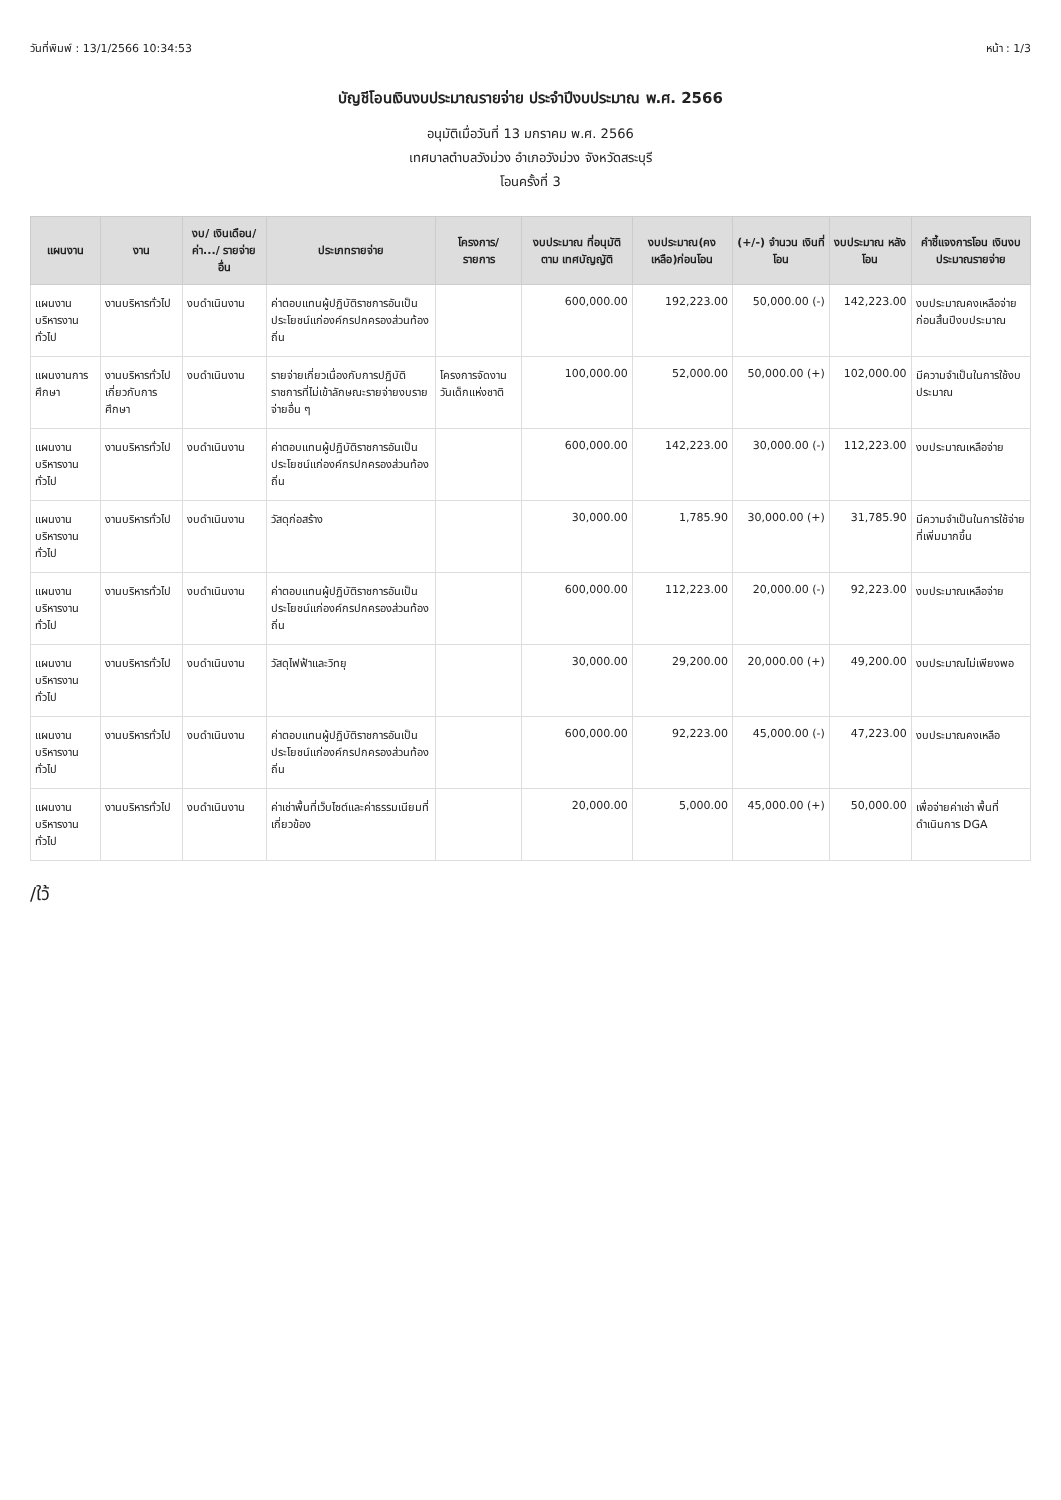วันที่พิมพ์ : 13/1/2566 10:34:53 หน้า : 1/3
บัญชีโอนเงินงบประมาณรายจ่าย ประจำปีงบประมาณ พ.ศ. 2566
อนุมัติเมื่อวันที่ 13 มกราคม พ.ศ. 2566
เทศบาลตำบลวังม่วง อำเภอวังม่วง จังหวัดสระบุรี
โอนครั้งที่ 3
| แผนงาน | งาน | งบ/ เงินเดือน/ ค่า.../ รายจ่ายอื่น | ประเภทรายจ่าย | โครงการ/ รายการ | งบประมาณ ที่อนุมัติตาม เทศบัญญัติ | งบประมาณ(คง เหลือ)ก่อนโอน | (+/-) จำนวน เงินที่โอน | งบประมาณ หลังโอน | คำชี้แจงการโอน เงินงบประมาณรายจ่าย |
| --- | --- | --- | --- | --- | --- | --- | --- | --- | --- |
| แผนงานบริหารงานทั่วไป | งานบริหารทั่วไป | งบดำเนินงาน | ค่าตอบแทนผู้ปฏิบัติราชการอันเป็นประโยชน์แก่องค์กรปกครองส่วนท้องถิ่น | | 600,000.00 | 192,223.00 | 50,000.00 (-) | 142,223.00 | งบประมาณคงเหลือจ่ายก่อนสิ้นปีงบประมาณ |
| แผนงานการศึกษา | งานบริหารทั่วไปเกี่ยวกับการศึกษา | งบดำเนินงาน | รายจ่ายเกี่ยวเนื่องกับการปฏิบัติราชการที่ไม่เข้าลักษณะรายจ่ายงบรายจ่ายอื่น ๆ | โครงการจัดงานวันเด็กแห่งชาติ | 100,000.00 | 52,000.00 | 50,000.00 (+) | 102,000.00 | มีความจำเป็นในการใช้งบประมาณ |
| แผนงานบริหารงานทั่วไป | งานบริหารทั่วไป | งบดำเนินงาน | ค่าตอบแทนผู้ปฏิบัติราชการอันเป็นประโยชน์แก่องค์กรปกครองส่วนท้องถิ่น | | 600,000.00 | 142,223.00 | 30,000.00 (-) | 112,223.00 | งบประมาณเหลือจ่าย |
| แผนงานบริหารงานทั่วไป | งานบริหารทั่วไป | งบดำเนินงาน | วัสดุก่อสร้าง | | 30,000.00 | 1,785.90 | 30,000.00 (+) | 31,785.90 | มีความจำเป็นในการใช้จ่ายที่เพิ่มมากขึ้น |
| แผนงานบริหารงานทั่วไป | งานบริหารทั่วไป | งบดำเนินงาน | ค่าตอบแทนผู้ปฏิบัติราชการอันเป็นประโยชน์แก่องค์กรปกครองส่วนท้องถิ่น | | 600,000.00 | 112,223.00 | 20,000.00 (-) | 92,223.00 | งบประมาณเหลือจ่าย |
| แผนงานบริหารงานทั่วไป | งานบริหารทั่วไป | งบดำเนินงาน | วัสดุไฟฟ้าและวิทยุ | | 30,000.00 | 29,200.00 | 20,000.00 (+) | 49,200.00 | งบประมาณไม่เพียงพอ |
| แผนงานบริหารงานทั่วไป | งานบริหารทั่วไป | งบดำเนินงาน | ค่าตอบแทนผู้ปฏิบัติราชการอันเป็นประโยชน์แก่องค์กรปกครองส่วนท้องถิ่น | | 600,000.00 | 92,223.00 | 45,000.00 (-) | 47,223.00 | งบประมาณคงเหลือ |
| แผนงานบริหารงานทั่วไป | งานบริหารทั่วไป | งบดำเนินงาน | ค่าเช่าพื้นที่เว็บไซต์และค่าธรรมเนียมที่เกี่ยวข้อง | | 20,000.00 | 5,000.00 | 45,000.00 (+) | 50,000.00 | เพื่อจ่ายค่าเช่า พื้นที่ดำเนินการ DGA |
/ใว้